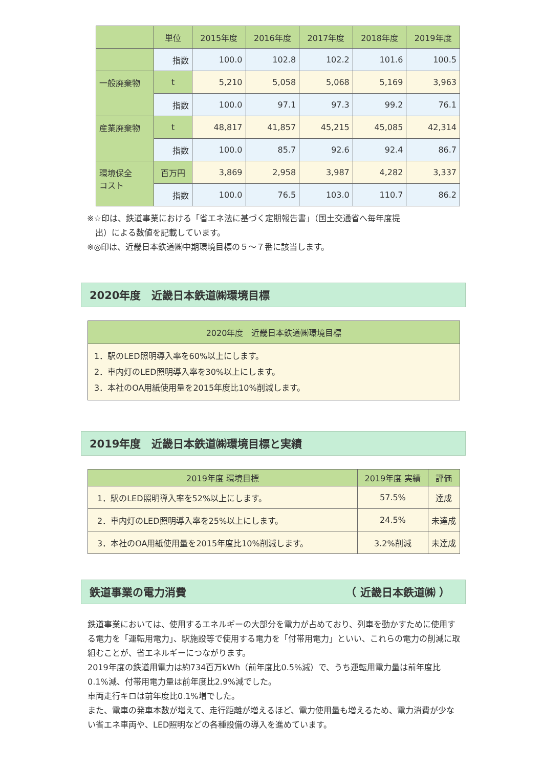| | 単位 | 2015年度 | 2016年度 | 2017年度 | 2018年度 | 2019年度 |
| --- | --- | --- | --- | --- | --- | --- |
| | 指数 | 100.0 | 102.8 | 102.2 | 101.6 | 100.5 |
| 一般廃棄物 | t | 5,210 | 5,058 | 5,068 | 5,169 | 3,963 |
| | 指数 | 100.0 | 97.1 | 97.3 | 99.2 | 76.1 |
| 産業廃棄物 | t | 48,817 | 41,857 | 45,215 | 45,085 | 42,314 |
| | 指数 | 100.0 | 85.7 | 92.6 | 92.4 | 86.7 |
| 環境保全 コスト | 百万円 | 3,869 | 2,958 | 3,987 | 4,282 | 3,337 |
| | 指数 | 100.0 | 76.5 | 103.0 | 110.7 | 86.2 |
※☆印は、鉄道事業における「省エネ法に基づく定期報告書」（国土交通省へ毎年度提
　出）による数値を記載しています。
※◎印は、近畿日本鉄道㈱中期環境目標の５～７番に該当します。
2020年度　近畿日本鉄道㈱環境目標
| 2020年度 近畿日本鉄道㈱環境目標 |
| --- |
| 1．駅のLED照明導入率を60%以上にします。 2．車内灯のLED照明導入率を30%以上にします。 3．本社のOA用紙使用量を2015年度比10%削減します。 |
2019年度　近畿日本鉄道㈱環境目標と実績
| 2019年度 環境目標 | 2019年度 実績 | 評価 |
| --- | --- | --- |
| 1．駅のLED照明導入率を52%以上にします。 | 57.5% | 達成 |
| 2．車内灯のLED照明導入率を25%以上にします。 | 24.5% | 未達成 |
| 3．本社のOA用紙使用量を2015年度比10%削減します。 | 3.2%削減 | 未達成 |
鉄道事業の電力消費 （ 近畿日本鉄道㈱ ）
鉄道事業においては、使用するエネルギーの大部分を電力が占めており、列車を動かすために使用する電力を「運転用電力」、駅施設等で使用する電力を「付帯用電力」といい、これらの電力の削減に取組むことが、省エネルギーにつながります。
2019年度の鉄道用電力は約734百万kWh（前年度比0.5%減）で、うち運転用電力量は前年度比0.1%減、付帯用電力量は前年度比2.9%減でした。
車両走行キロは前年度比0.1%増でした。
また、電車の発車本数が増えて、走行距離が増えるほど、電力使用量も増えるため、電力消費が少ない省エネ車両や、LED照明などの各種設備の導入を進めています。